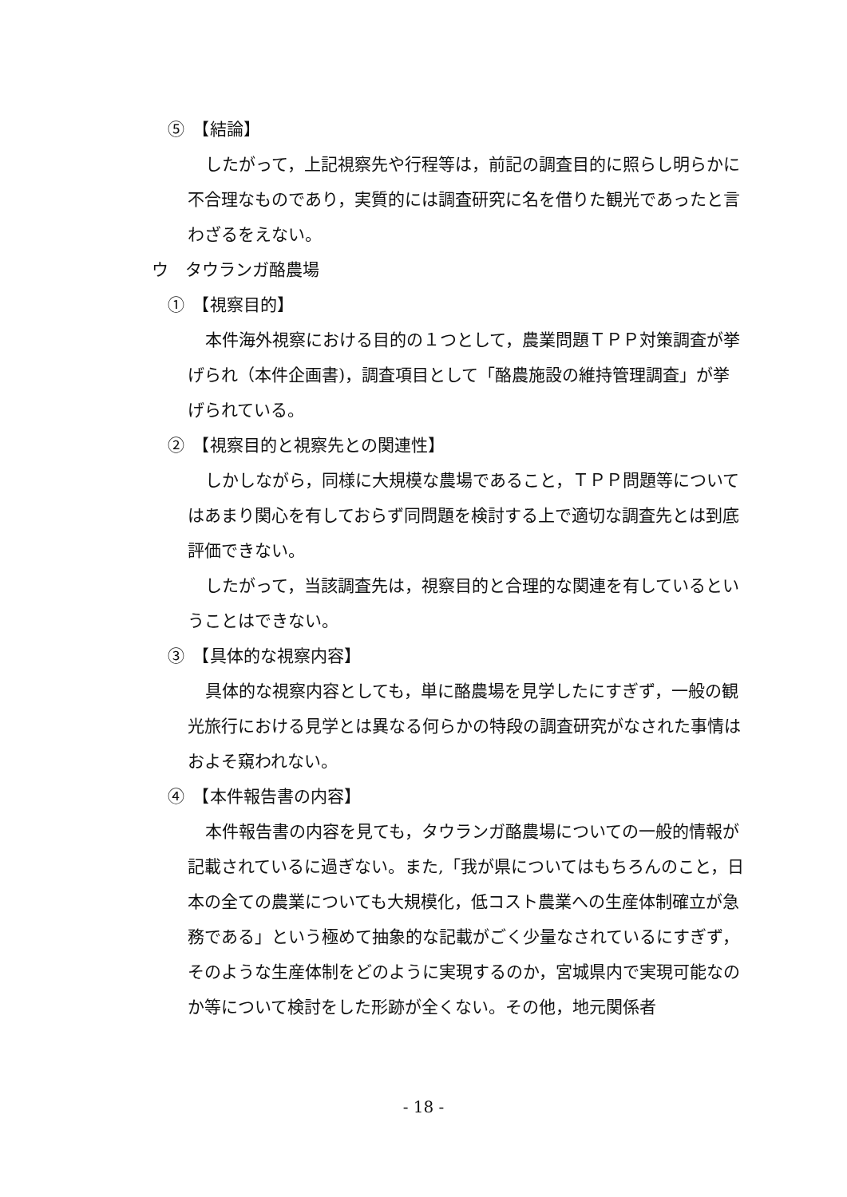⑤　【結論】
したがって，上記視察先や行程等は，前記の調査目的に照らし明らかに不合理なものであり，実質的には調査研究に名を借りた観光であったと言わざるをえない。
ウ　タウランガ酪農場
①　【視察目的】
本件海外視察における目的の１つとして，農業問題ＴＰＰ対策調査が挙げられ（本件企画書)，調査項目として「酪農施設の維持管理調査」が挙げられている。
②　【視察目的と視察先との関連性】
しかしながら，同様に大規模な農場であること，ＴＰＰ問題等についてはあまり関心を有しておらず同問題を検討する上で適切な調査先とは到底評価できない。
したがって，当該調査先は，視察目的と合理的な関連を有しているということはできない。
③　【具体的な視察内容】
具体的な視察内容としても，単に酪農場を見学したにすぎず，一般の観光旅行における見学とは異なる何らかの特段の調査研究がなされた事情はおよそ窺われない。
④　【本件報告書の内容】
本件報告書の内容を見ても，タウランガ酪農場についての一般的情報が記載されているに過ぎない。また,「我が県についてはもちろんのこと，日本の全ての農業についても大規模化，低コスト農業への生産体制確立が急務である」という極めて抽象的な記載がごく少量なされているにすぎず，そのような生産体制をどのように実現するのか，宮城県内で実現可能なのか等について検討をした形跡が全くない。その他，地元関係者
- 18 -